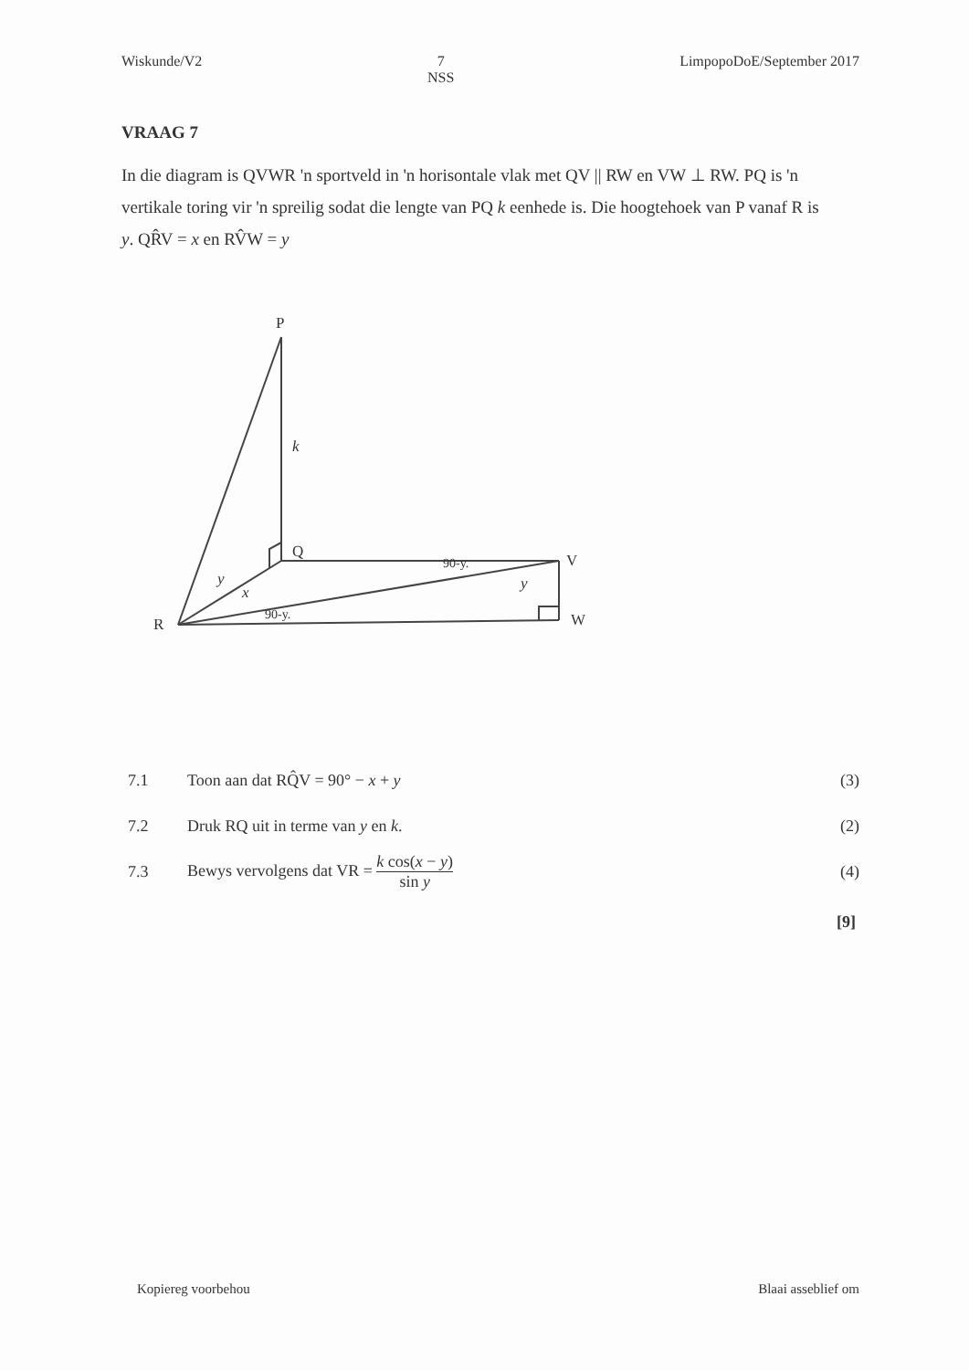Wiskunde/V2 7
NSS
LimpopoDoE/September 2017
VRAAG 7
In die diagram is QVWR 'n sportveld in 'n horisontale vlak met QV || RW en VW ⊥ RW. PQ is 'n vertikale toring vir 'n spreilig sodat die lengte van PQ k eenhede is. Die hoogtehoek van P vanaf R is y. QR̂V = x en RV̂W = y
P
k
Q
V
W
R
y
x
y
90-y.
90-y.
7.1
Toon aan dat RQ̂V = 90° − x + y
(3)
7.2
Druk RQ uit in terme van y en k.
(2)
7.3
Bewys vervolgens dat VR = k cos(x − y) sin y
(4)
[9]
Kopiereg voorbehou Blaai asseblief om